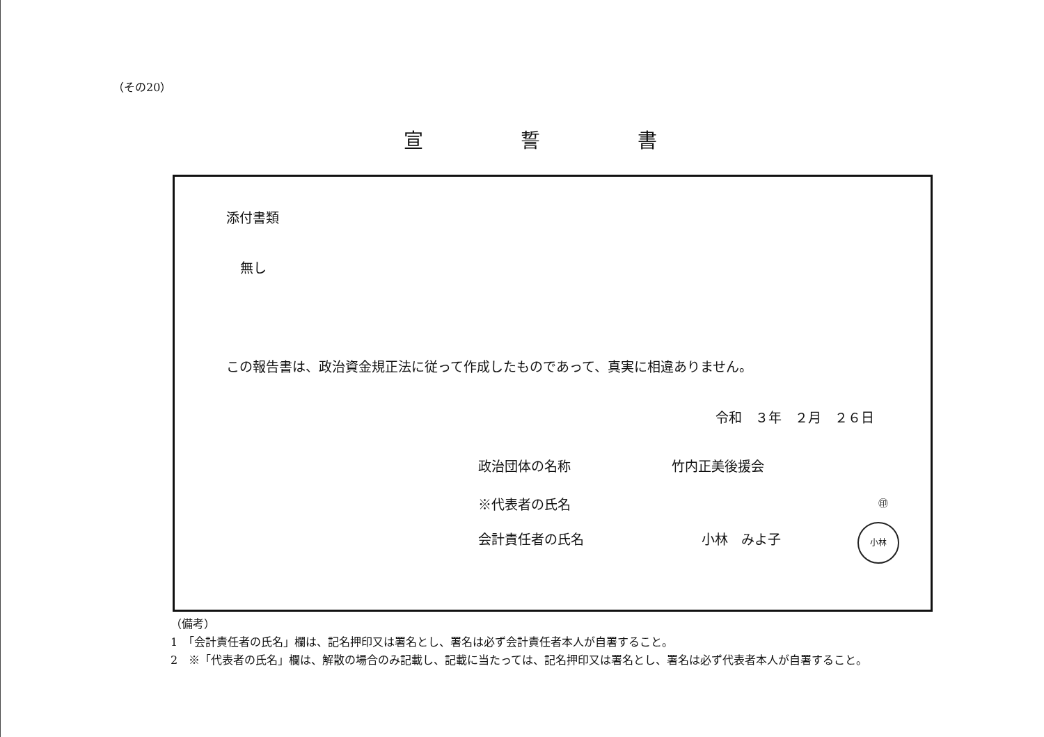（その20）
宣誓書
添付書類
無し
この報告書は、政治資金規正法に従って作成したものであって、真実に相違ありません。
令和　３年　２月　２６日
政治団体の名称 竹内正美後援会
※代表者の氏名 ㊞
会計責任者の氏名 小林　みよ子
小林
（備考）
1　「会計責任者の氏名」欄は、記名押印又は署名とし、署名は必ず会計責任者本人が自署すること。
2　※「代表者の氏名」欄は、解散の場合のみ記載し、記載に当たっては、記名押印又は署名とし、署名は必ず代表者本人が自署すること。